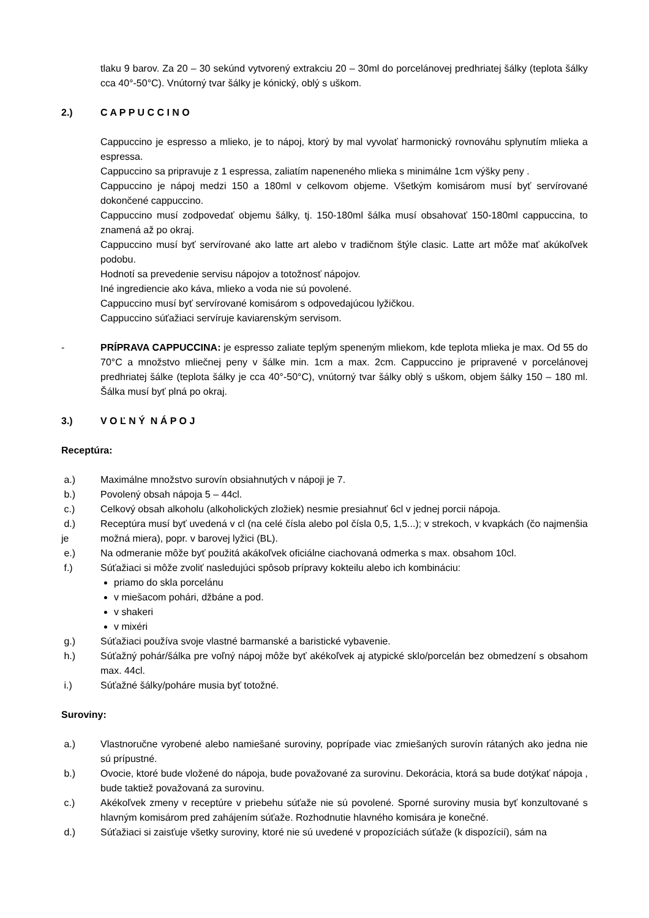tlaku 9 barov. Za 20 – 30 sekúnd vytvorený extrakciu 20 – 30ml do porcelánovej predhriatej šálky (teplota šálky cca 40°-50°C). Vnútorný tvar šálky je kónický, oblý s uškom.
2.) C A P P U C C I N O
Cappuccino je espresso a mlieko, je to nápoj, ktorý by mal vyvolať harmonický rovnováhu splynutím mlieka a espressa.
Cappuccino sa pripravuje z 1 espressa, zaliatím napeneného mlieka s minimálne 1cm výšky peny .
Cappuccino je nápoj medzi 150 a 180ml v celkovom objeme. Všetkým komisárom musí byť servírované dokončené cappuccino.
Cappuccino musí zodpovedať objemu šálky, tj. 150-180ml šálka musí obsahovať 150-180ml cappuccina, to znamená až po okraj.
Cappuccino musí byť servírované ako latte art alebo v tradičnom štýle clasic. Latte art môže mať akúkoľvek podobu.
Hodnotí sa prevedenie servisu nápojov a totožnosť nápojov.
Iné ingrediencie ako káva, mlieko a voda nie sú povolené.
Cappuccino musí byť servírované komisárom s odpovedajúcou lyžičkou.
Cappuccino súťažiaci servíruje kaviarenským servisom.
- PRÍPRAVA CAPPUCCINA: je espresso zaliate teplým speneným mliekom, kde teplota mlieka je max. Od 55 do 70°C a množstvo mliečnej peny v šálke min. 1cm a max. 2cm. Cappuccino je pripravené v porcelánovej predhriatej šálke (teplota šálky je cca 40°-50°C), vnútorný tvar šálky oblý s uškom, objem šálky 150 – 180 ml. Šálka musí byť plná po okraj.
3.) V O Ľ N Ý N Á P O J
Receptúra:
a.) Maximálne množstvo surovín obsiahnutých v nápoji je 7.
b.) Povolený obsah nápoja 5 – 44cl.
c.) Celkový obsah alkoholu (alkoholických zložiek) nesmie presiahnuť 6cl v jednej porcii nápoja.
d.)
je
Receptúra musí byť uvedená v cl (na celé čísla alebo pol čísla 0,5, 1,5...); v strekoch, v kvapkách (čo najmenšia možná miera), popr. v barovej lyžici (BL).
e.) Na odmeranie môže byť použitá akákoľvek oficiálne ciachovaná odmerka s max. obsahom 10cl.
f.) Súťažiaci si môže zvoliť nasledujúci spôsob prípravy kokteilu alebo ich kombináciu:
priamo do skla porcelánu
v miešacom pohári, džbáne a pod.
v shakeri
v mixéri
g.) Súťažiaci používa svoje vlastné barmanské a baristické vybavenie.
h.) Súťažný pohár/šálka pre voľný nápoj môže byť akékoľvek aj atypické sklo/porcelán bez obmedzení s obsahom max. 44cl.
i.) Súťažné šálky/poháre musia byť totožné.
Suroviny:
a.) Vlastnoručne vyrobené alebo namiešané suroviny, poprípade viac zmiešaných surovín rátaných ako jedna nie sú prípustné.
b.) Ovocie, ktoré bude vložené do nápoja, bude považované za surovinu. Dekorácia, ktorá sa bude dotýkať nápoja , bude taktiež považovaná za surovinu.
c.) Akékoľvek zmeny v receptúre v priebehu súťaže nie sú povolené. Sporné suroviny musia byť konzultované s hlavným komisárom pred zahájením súťaže. Rozhodnutie hlavného komisára je konečné.
d.) Súťažiaci si zaisťuje všetky suroviny, ktoré nie sú uvedené v propozíciách súťaže (k dispozícií), sám na